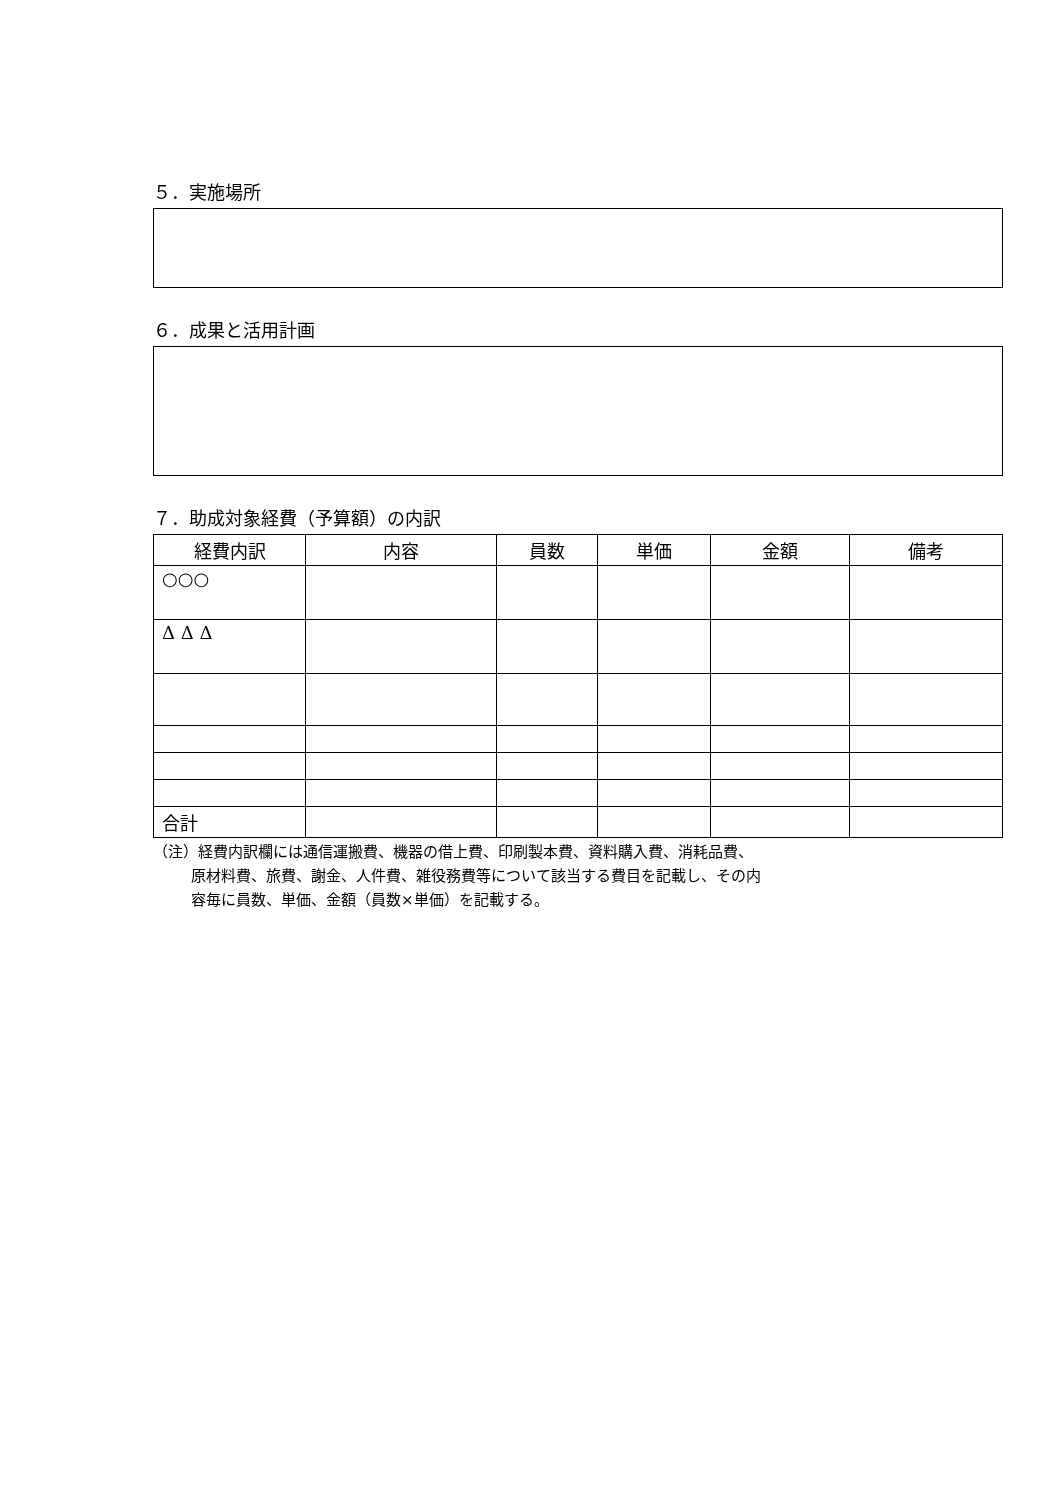５．実施場所
６．成果と活用計画
７．助成対象経費（予算額）の内訳
| 経費内訳 | 内容 | 員数 | 単価 | 金額 | 備考 |
| --- | --- | --- | --- | --- | --- |
| ○○○ | | | | | |
| Δ Δ Δ | | | | | |
| 合計 | | | | | |
（注）経費内訳欄には通信運搬費、機器の借上費、印刷製本費、資料購入費、消耗品費、
原材料費、旅費、謝金、人件費、雑役務費等について該当する費目を記載し、その内
容毎に員数、単価、金額（員数×単価）を記載する。